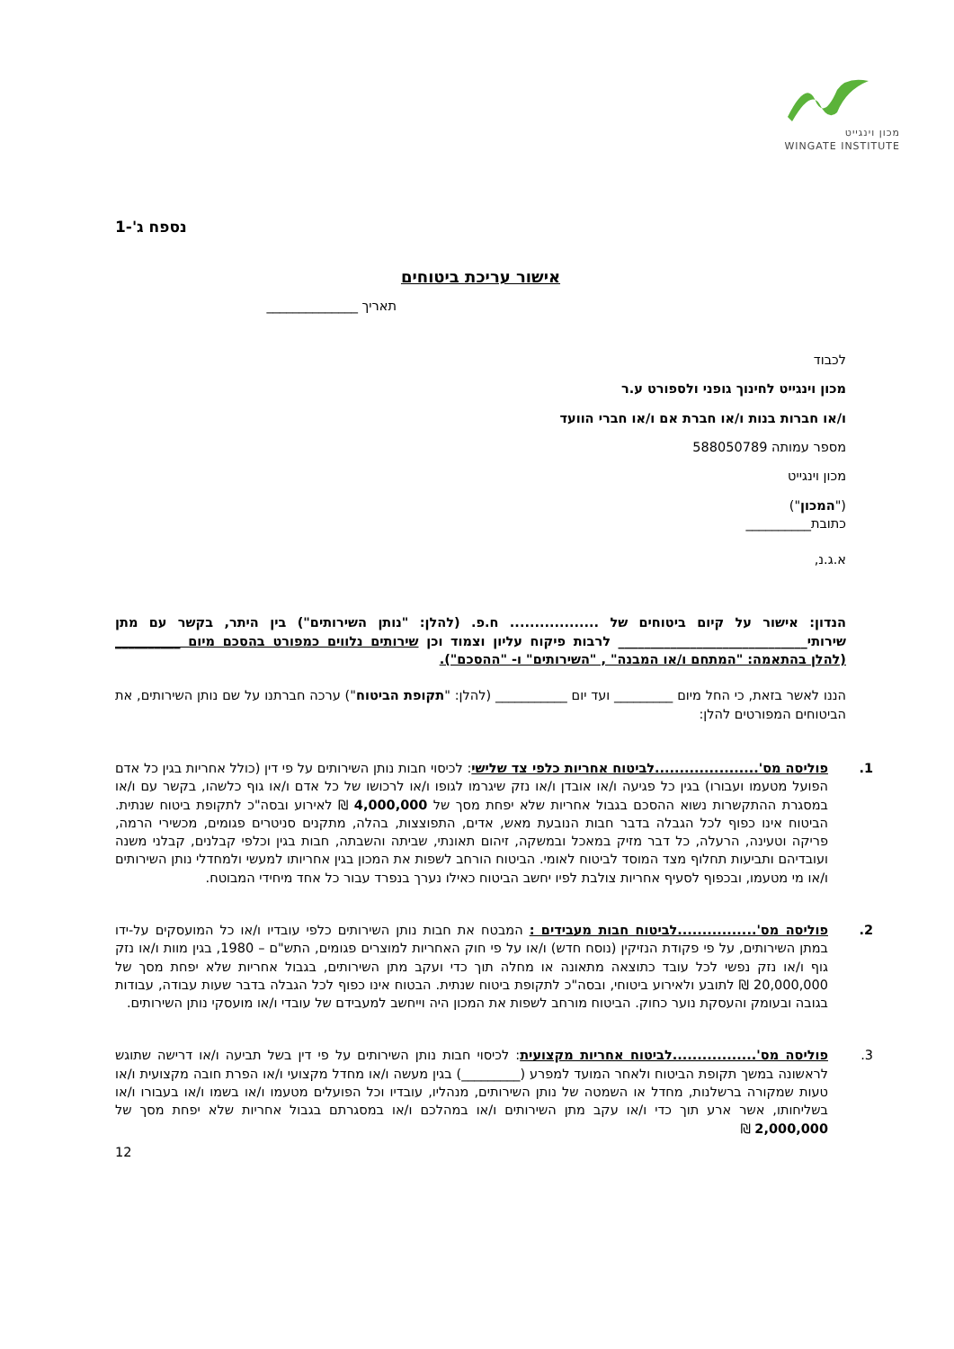מכון וינגייט
WINGATE INSTITUTE
נספח ג'-1
אישור עריכת ביטוחים
תאריך ______________
לכבוד
מכון וינגייט לחינוך גופני ולספורט ע.ר
ו/או חברות בנות ו/או חברת אם ו/או חברי הוועד
מספר עמותה 588050789
מכון וינגייט
("המכון")
כתובת__________
א.ג.נ,
הנדון: אישור על קיום ביטוחים של .................. ח.פ. (להלן: "נותן השירותים") בין היתר, בקשר עם מתן שירותי_____________________________ לרבות פיקוח עליון וצמוד וכן שירותים נלווים כמפורט בהסכם מיום __________ (להלן בהתאמה: "המתחם ו/או המבנה" , "השירותים" ו- "ההסכם").
הננו לאשר בזאת, כי החל מיום _________ ועד יום ___________ (להלן: "תקופת הביטוח") ערכה חברתנו על שם נותן השירותים, את הביטוחים המפורטים להלן:
1. פוליסה מס'.....................לביטוח אחריות כלפי צד שלישי: לכיסוי חבות נותן השירותים על פי דין (כולל אחריות בגין כל אדם הפועל מטעמו ועבורו) בגין כל פגיעה ו/או אובדן ו/או נזק שיגרמו לגופו ו/או לרכושו של כל אדם ו/או גוף כלשהו, בקשר עם ו/או במסגרת ההתקשרות נשוא ההסכם בגבול אחריות שלא יפחת מסך של 4,000,000 ₪ לאירוע ובסה"כ לתקופת ביטוח שנתית. הביטוח אינו כפוף לכל הגבלה בדבר חבות הנובעת מאש, אדים, התפוצצות, בהלה, מתקנים סניטרים פגומים, מכשירי הרמה, פריקה וטעינה, הרעלה, כל דבר מזיק במאכל ובמשקה, זיהום תאונתי, שביתה והשבתה, חבות בגין וכלפי קבלנים, קבלני משנה ועובדיהם ותביעות תחלוף מצד המוסד לביטוח לאומי. הביטוח הורחב לשפות את המכון בגין אחריותו למעשי ולמחדלי נותן השירותים ו/או מי מטעמו, ובכפוף לסעיף אחריות צולבת לפיו יחשב הביטוח כאילו נערך בנפרד עבור כל אחד מיחידי המבוטח.
2. פוליסה מס'................לביטוח חבות מעבידים : המבטח את חבות נותן השירותים כלפי עובדיו ו/או כל המועסקים על-ידו במתן השירותים, על פי פקודת הנזיקין (נוסח חדש) ו/או על פי חוק האחריות למוצרים פגומים, התש"ם – 1980, בגין מוות ו/או נזק גוף ו/או נזק נפשי לכל עובד כתוצאה מתאונה או מחלה תוך כדי ועקב מתן השירותים, בגבול אחריות שלא יפחת מסך של 20,000,000 ₪ לתובע ולאירוע ביטוחי, ובסה"כ לתקופת ביטוח שנתית. הבטוח אינו כפוף לכל הגבלה בדבר שעות עבודה, עבודות בגובה ובעומק והעסקת נוער כחוק. הביטוח מורחב לשפות את המכון היה וייחשב למעבידם של עובדי ו/או מועסקי נותן השירותים.
3. פוליסה מס'.................לביטוח אחריות מקצועית: לכיסוי חבות נותן השירותים על פי דין בשל תביעה ו/או דרישה שתוגש לראשונה במשך תקופת הביטוח ולאחר המועד למפרע (_________) בגין מעשה ו/או מחדל מקצועי ו/או הפרת חובה מקצועית ו/או טעות שמקורה ברשלנות, מחדל או השמטה של נותן השירותים, מנהליו, עובדיו וכל הפועלים מטעמו ו/או בשמו ו/או בעבורו ו/או בשליחותו, אשר ארע תוך כדי ו/או עקב מתן השירותים ו/או במהלכם ו/או במסגרתם בגבול אחריות שלא יפחת מסך של 2,000,000 ₪
12